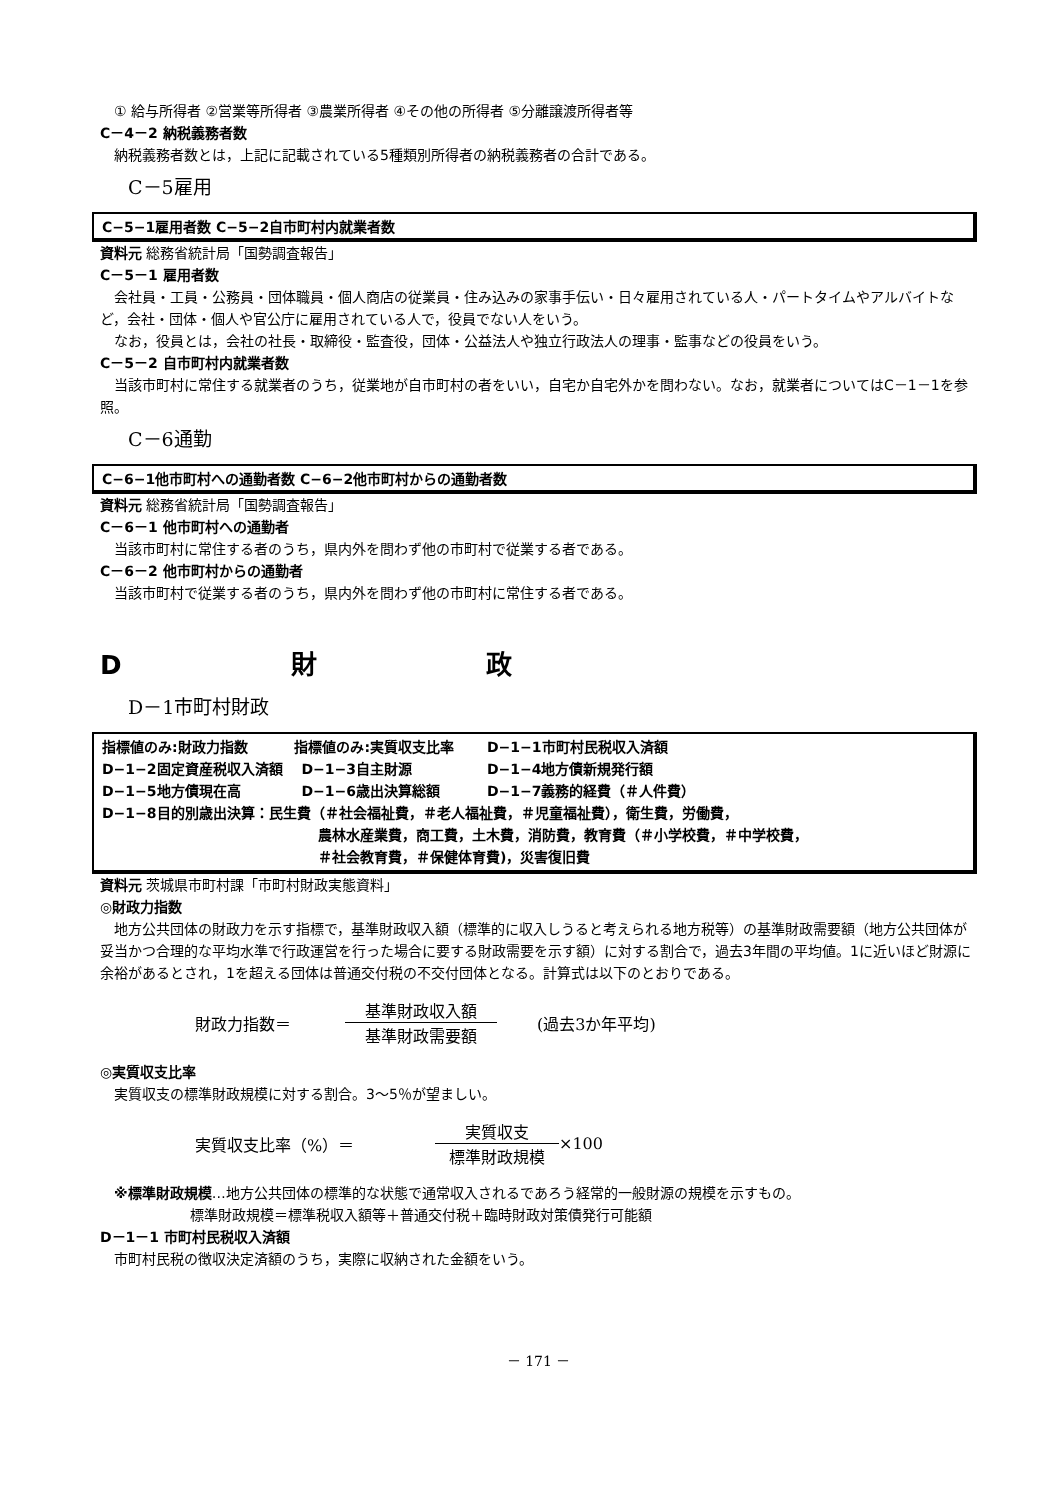① 給与所得者 ②営業等所得者 ③農業所得者 ④その他の所得者 ⑤分離譲渡所得者等
C－4－2 納税義務者数
納税義務者数とは，上記に記載されている5種類別所得者の納税義務者の合計である。
C－5雇用
C−5−1雇用者数 C−5−2自市町村内就業者数
資料元 総務省統計局「国勢調査報告」
C－5－1 雇用者数
会社員・工員・公務員・団体職員・個人商店の従業員・住み込みの家事手伝い・日々雇用されている人・パートタイムやアルバイトなど，会社・団体・個人や官公庁に雇用されている人で，役員でない人をいう。
なお，役員とは，会社の社長・取締役・監査役，団体・公益法人や独立行政法人の理事・監事などの役員をいう。
C－5－2 自市町村内就業者数
当該市町村に常住する就業者のうち，従業地が自市町村の者をいい，自宅か自宅外かを問わない。なお，就業者についてはC－1－1を参照。
C－6通勤
C−6−1他市町村への通勤者数 C−6−2他市町村からの通勤者数
資料元 総務省統計局「国勢調査報告」
C－6－1 他市町村への通勤者
当該市町村に常住する者のうち，県内外を問わず他の市町村で従業する者である。
C－6－2 他市町村からの通勤者
当該市町村で従業する者のうち，県内外を問わず他の市町村に常住する者である。
D 財 政
D－1市町村財政
指標値のみ:財政力指数 　　　指標値のみ:実質収支比率 　　D−1−1市町村民税収入済額
D−1−2固定資産税収入済額 　D−1−3自主財源 　　　　　D−1−4地方債新規発行額
D−1−5地方債現在高 　　　　D−1−6歳出決算総額 　　　D−1−7義務的経費（＃人件費）
D−1−8目的別歳出決算：民生費（＃社会福祉費，＃老人福祉費，＃児童福祉費），衛生費，労働費，
農林水産業費，商工費，土木費，消防費，教育費（＃小学校費，＃中学校費，
＃社会教育費，＃保健体育費)，災害復旧費
資料元 茨城県市町村課「市町村財政実態資料」
◎財政力指数
地方公共団体の財政力を示す指標で，基準財政収入額（標準的に収入しうると考えられる地方税等）の基準財政需要額（地方公共団体が妥当かつ合理的な平均水準で行政運営を行った場合に要する財政需要を示す額）に対する割合で，過去3年間の平均値。1に近いほど財源に余裕があるとされ，1を超える団体は普通交付税の不交付団体となる。計算式は以下のとおりである。
財政力指数＝ 基準財政収入額 基準財政需要額 (過去3か年平均)
◎実質収支比率
実質収支の標準財政規模に対する割合。3～5％が望ましい。
実質収支比率（%）＝ 実質収支 標準財政規模 ×100
※標準財政規模…地方公共団体の標準的な状態で通常収入されるであろう経常的一般財源の規模を示すもの。
標準財政規模＝標準税収入額等＋普通交付税＋臨時財政対策債発行可能額
D－1－1 市町村民税収入済額
市町村民税の徴収決定済額のうち，実際に収納された金額をいう。
－ 171 －